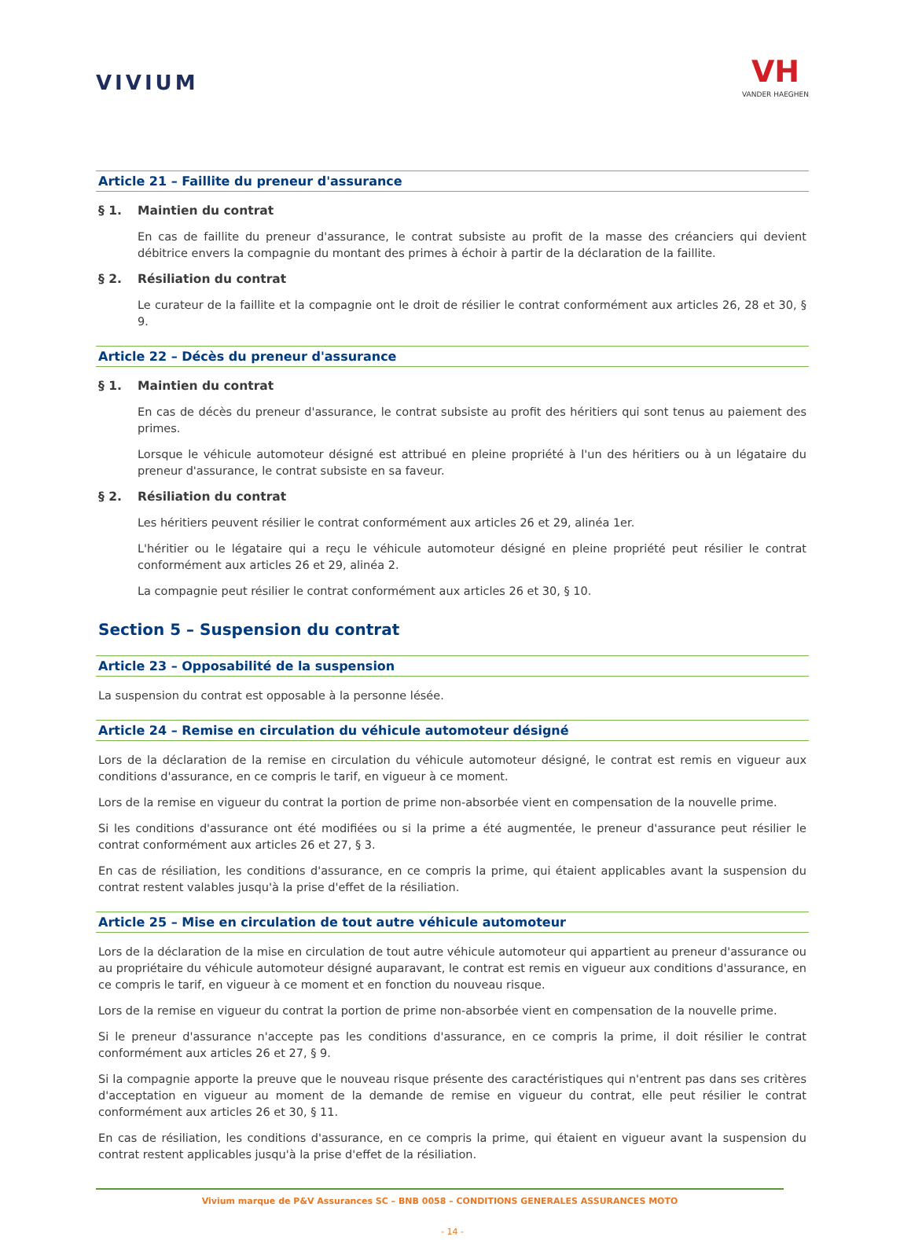VIVIUM
VH
VANDER HAEGHEN
Article 21 – Faillite du preneur d'assurance
§ 1. Maintien du contrat
En cas de faillite du preneur d'assurance, le contrat subsiste au profit de la masse des créanciers qui devient débitrice envers la compagnie du montant des primes à échoir à partir de la déclaration de la faillite.
§ 2. Résiliation du contrat
Le curateur de la faillite et la compagnie ont le droit de résilier le contrat conformément aux articles 26, 28 et 30, § 9.
Article 22 – Décès du preneur d'assurance
§ 1. Maintien du contrat
En cas de décès du preneur d'assurance, le contrat subsiste au profit des héritiers qui sont tenus au paiement des primes.
Lorsque le véhicule automoteur désigné est attribué en pleine propriété à l'un des héritiers ou à un légataire du preneur d'assurance, le contrat subsiste en sa faveur.
§ 2. Résiliation du contrat
Les héritiers peuvent résilier le contrat conformément aux articles 26 et 29, alinéa 1er.
L'héritier ou le légataire qui a reçu le véhicule automoteur désigné en pleine propriété peut résilier le contrat conformément aux articles 26 et 29, alinéa 2.
La compagnie peut résilier le contrat conformément aux articles 26 et 30, § 10.
Section 5 – Suspension du contrat
Article 23 – Opposabilité de la suspension
La suspension du contrat est opposable à la personne lésée.
Article 24 – Remise en circulation du véhicule automoteur désigné
Lors de la déclaration de la remise en circulation du véhicule automoteur désigné, le contrat est remis en vigueur aux conditions d'assurance, en ce compris le tarif, en vigueur à ce moment.
Lors de la remise en vigueur du contrat la portion de prime non-absorbée vient en compensation de la nouvelle prime.
Si les conditions d'assurance ont été modifiées ou si la prime a été augmentée, le preneur d'assurance peut résilier le contrat conformément aux articles 26 et 27, § 3.
En cas de résiliation, les conditions d'assurance, en ce compris la prime, qui étaient applicables avant la suspension du contrat restent valables jusqu'à la prise d'effet de la résiliation.
Article 25 – Mise en circulation de tout autre véhicule automoteur
Lors de la déclaration de la mise en circulation de tout autre véhicule automoteur qui appartient au preneur d'assurance ou au propriétaire du véhicule automoteur désigné auparavant, le contrat est remis en vigueur aux conditions d'assurance, en ce compris le tarif, en vigueur à ce moment et en fonction du nouveau risque.
Lors de la remise en vigueur du contrat la portion de prime non-absorbée vient en compensation de la nouvelle prime.
Si le preneur d'assurance n'accepte pas les conditions d'assurance, en ce compris la prime, il doit résilier le contrat conformément aux articles 26 et 27, § 9.
Si la compagnie apporte la preuve que le nouveau risque présente des caractéristiques qui n'entrent pas dans ses critères d'acceptation en vigueur au moment de la demande de remise en vigueur du contrat, elle peut résilier le contrat conformément aux articles 26 et 30, § 11.
En cas de résiliation, les conditions d'assurance, en ce compris la prime, qui étaient en vigueur avant la suspension du contrat restent applicables jusqu'à la prise d'effet de la résiliation.
Vivium marque de P&V Assurances SC – BNB 0058 – CONDITIONS GENERALES ASSURANCES MOTO
- 14 -